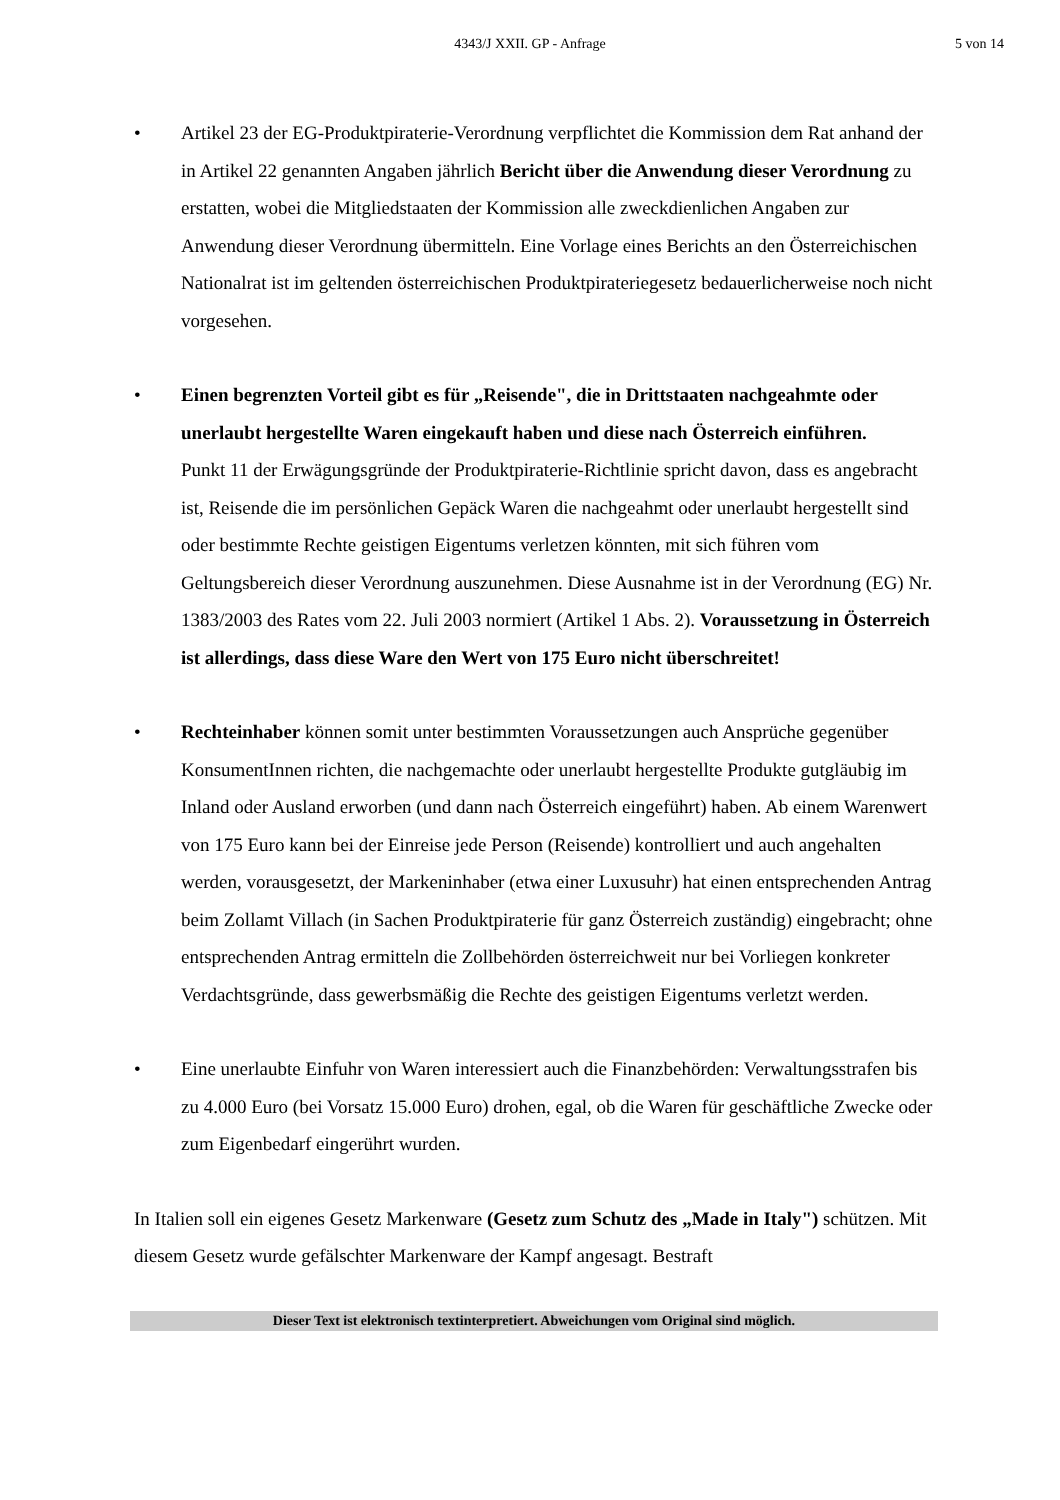4343/J XXII. GP - Anfrage 5 von 14
• Artikel 23 der EG-Produktpiraterie-Verordnung verpflichtet die Kommission dem Rat anhand der in Artikel 22 genannten Angaben jährlich Bericht über die Anwendung dieser Verordnung zu erstatten, wobei die Mitgliedstaaten der Kommission alle zweckdienlichen Angaben zur Anwendung dieser Verordnung übermitteln. Eine Vorlage eines Berichts an den Österreichischen Nationalrat ist im geltenden österreichischen Produktpirateriegesetz bedauerlicherweise noch nicht vorgesehen.
• Einen begrenzten Vorteil gibt es für „Reisende", die in Drittstaaten nachgeahmte oder unerlaubt hergestellte Waren eingekauft haben und diese nach Österreich einführen.
Punkt 11 der Erwägungsgründe der Produktpiraterie-Richtlinie spricht davon, dass es angebracht ist, Reisende die im persönlichen Gepäck Waren die nachgeahmt oder unerlaubt hergestellt sind oder bestimmte Rechte geistigen Eigentums verletzen könnten, mit sich führen vom Geltungsbereich dieser Verordnung auszunehmen. Diese Ausnahme ist in der Verordnung (EG) Nr. 1383/2003 des Rates vom 22. Juli 2003 normiert (Artikel 1 Abs. 2). Voraussetzung in Österreich ist allerdings, dass diese Ware den Wert von 175 Euro nicht überschreitet!
• Rechteinhaber können somit unter bestimmten Voraussetzungen auch Ansprüche gegenüber KonsumentInnen richten, die nachgemachte oder unerlaubt hergestellte Produkte gutgläubig im Inland oder Ausland erworben (und dann nach Österreich eingeführt) haben. Ab einem Warenwert von 175 Euro kann bei der Einreise jede Person (Reisende) kontrolliert und auch angehalten werden, vorausgesetzt, der Markeninhaber (etwa einer Luxusuhr) hat einen entsprechenden Antrag beim Zollamt Villach (in Sachen Produktpiraterie für ganz Österreich zuständig) eingebracht; ohne entsprechenden Antrag ermitteln die Zollbehörden österreichweit nur bei Vorliegen konkreter Verdachtsgründe, dass gewerbsmäßig die Rechte des geistigen Eigentums verletzt werden.
• Eine unerlaubte Einfuhr von Waren interessiert auch die Finanzbehörden: Verwaltungsstrafen bis zu 4.000 Euro (bei Vorsatz 15.000 Euro) drohen, egal, ob die Waren für geschäftliche Zwecke oder zum Eigenbedarf eingerührt wurden.
In Italien soll ein eigenes Gesetz Markenware (Gesetz zum Schutz des „Made in Italy") schützen. Mit diesem Gesetz wurde gefälschter Markenware der Kampf angesagt. Bestraft
Dieser Text ist elektronisch textinterpretiert. Abweichungen vom Original sind möglich.